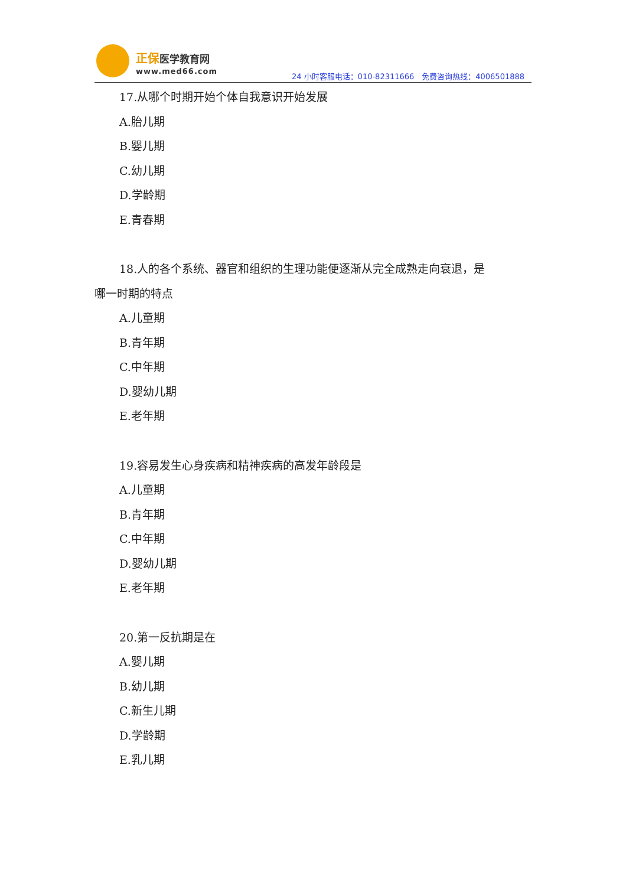正保医学教育网
www.med66.com
24 小时客服电话：010-82311666　免费咨询热线：4006501888
17.从哪个时期开始个体自我意识开始发展
A.胎儿期
B.婴儿期
C.幼儿期
D.学龄期
E.青春期
18.人的各个系统、器官和组织的生理功能便逐渐从完全成熟走向衰退，是
哪一时期的特点
A.儿童期
B.青年期
C.中年期
D.婴幼儿期
E.老年期
19.容易发生心身疾病和精神疾病的高发年龄段是
A.儿童期
B.青年期
C.中年期
D.婴幼儿期
E.老年期
20.第一反抗期是在
A.婴儿期
B.幼儿期
C.新生儿期
D.学龄期
E.乳儿期